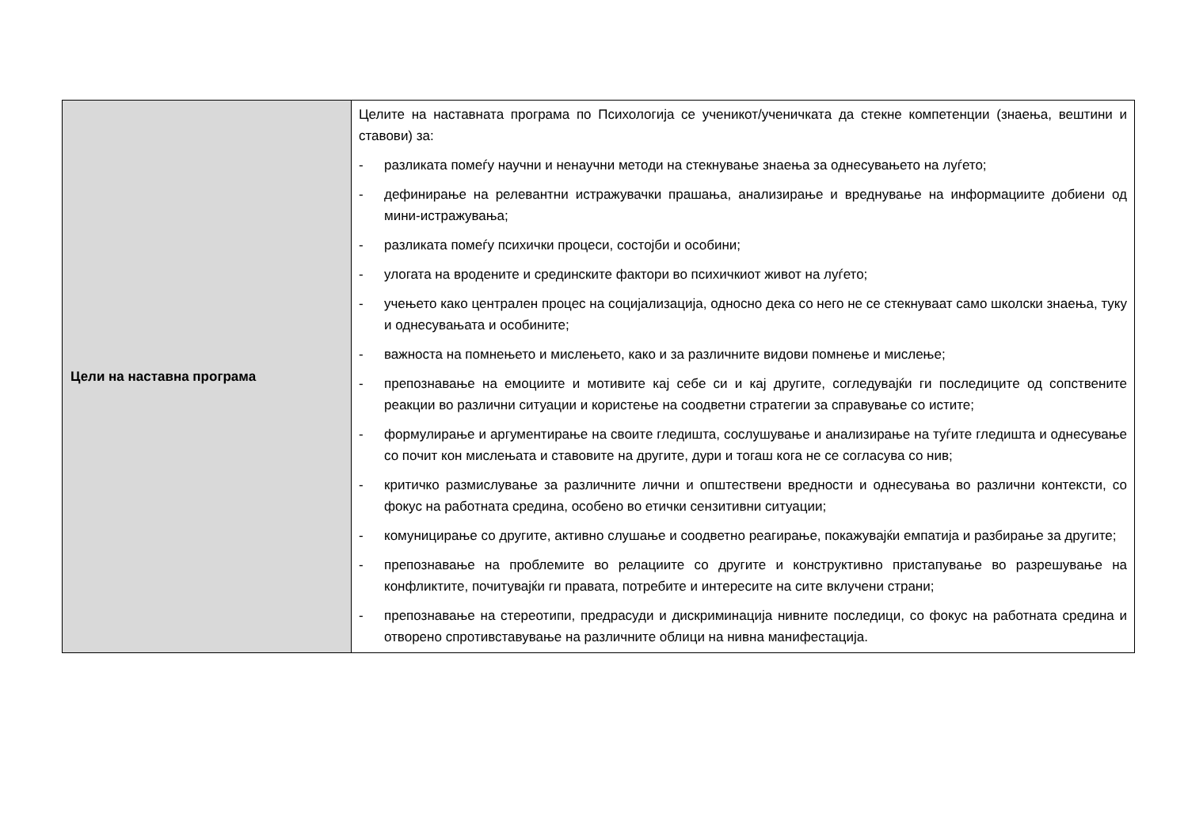| Цели на наставна програма | Целите на наставната програма по Психологија се ученикот/ученичката да стекне компетенции (знаења, вештини и ставови) за: - разликата помеѓу научни и ненаучни методи на стекнување знаења за однесувањето на луѓето; - дефинирање на релевантни истражувачки прашања, анализирање и вреднување на информациите добиени од мини-истражувања; - разликата помеѓу психички процеси, состојби и особини; - улогата на вродените и срединските фактори во психичкиот живот на луѓето; - учењето како централен процес на социјализација, односно дека со него не се стекнуваат само школски знаења, туку и однесувањата и особините; - важноста на помнењето и мислењето, како и за различните видови помнење и мислење; - препознавање на емоциите и мотивите кај себе си и кај другите, согледувајќи ги последиците од сопствените реакции во различни ситуации и користење на соодветни стратегии за справување со истите; - формулирање и аргументирање на своите гледишта, сослушување и анализирање на туѓите гледишта и однесување со почит кон мислењата и ставовите на другите, дури и тогаш кога не се согласува со нив; - критичко размислување за различните лични и општествени вредности и однесувања во различни контексти, со фокус на работната средина, особено во етички сензитивни ситуации; - комуницирање со другите, активно слушање и соодветно реагирање, покажувајќи емпатија и разбирање за другите; - препознавање на проблемите во релациите со другите и конструктивно пристапување во разрешување на конфликтите, почитувајќи ги правата, потребите и интересите на сите вклучени страни; - препознавање на стереотипи, предрасуди и дискриминација нивните последици, со фокус на работната средина и отворено спротивставување на различните облици на нивна манифестација. |